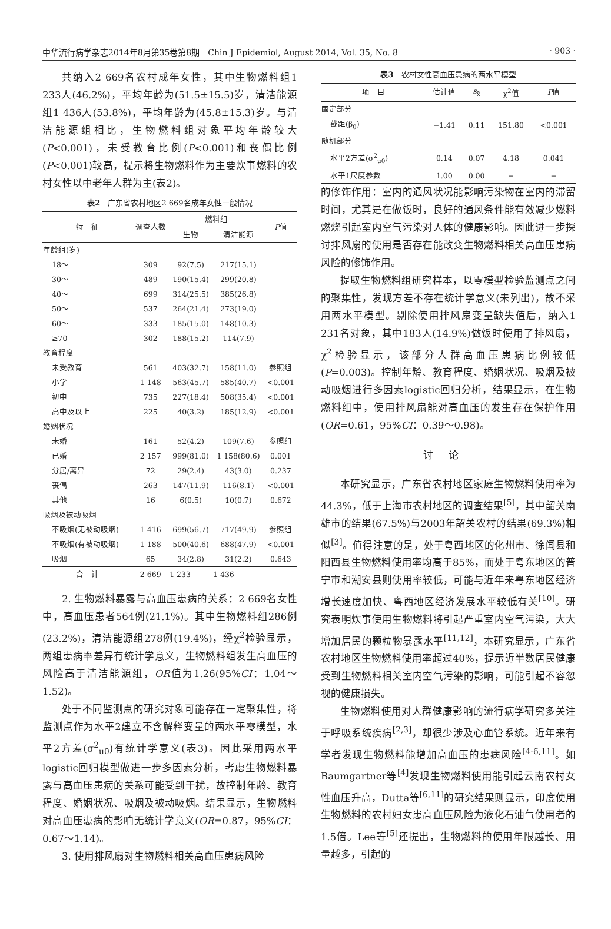中华流行病学杂志2014年8月第35卷第8期　Chin J Epidemiol, August 2014, Vol. 35, No. 8 · 903 ·
共纳入2 669名农村成年女性，其中生物燃料组1 233人(46.2%)，平均年龄为(51.5±15.5)岁，清洁能源组1 436人(53.8%)，平均年龄为(45.8±15.3)岁。与清洁能源组相比，生物燃料组对象平均年龄较大(P<0.001)，未受教育比例(P<0.001)和丧偶比例(P<0.001)较高，提示将生物燃料作为主要炊事燃料的农村女性以中老年人群为主(表2)。
表2　广东省农村地区2 669名成年女性一般情况
| 特 征 | 调查人数 | 燃料组 | | P 值 |
| --- | --- | --- | --- | --- |
| | | 生物 | 清洁能源 | |
| 年龄组(岁) | | | | |
| 18～ | 309 | 92(7.5) | 217(15.1) | |
| 30～ | 489 | 190(15.4) | 299(20.8) | |
| 40～ | 699 | 314(25.5) | 385(26.8) | |
| 50～ | 537 | 264(21.4) | 273(19.0) | |
| 60～ | 333 | 185(15.0) | 148(10.3) | |
| ≥70 | 302 | 188(15.2) | 114(7.9) | |
| 教育程度 | | | | |
| 未受教育 | 561 | 403(32.7) | 158(11.0) | 参照组 |
| 小学 | 1 148 | 563(45.7) | 585(40.7) | <0.001 |
| 初中 | 735 | 227(18.4) | 508(35.4) | <0.001 |
| 高中及以上 | 225 | 40(3.2) | 185(12.9) | <0.001 |
| 婚姻状况 | | | | |
| 未婚 | 161 | 52(4.2) | 109(7.6) | 参照组 |
| 已婚 | 2 157 | 999(81.0) | 1 158(80.6) | 0.001 |
| 分居/离异 | 72 | 29(2.4) | 43(3.0) | 0.237 |
| 丧偶 | 263 | 147(11.9) | 116(8.1) | <0.001 |
| 其他 | 16 | 6(0.5) | 10(0.7) | 0.672 |
| 吸烟及被动吸烟 | | | | |
| 不吸烟(无被动吸烟) | 1 416 | 699(56.7) | 717(49.9) | 参照组 |
| 不吸烟(有被动吸烟) | 1 188 | 500(40.6) | 688(47.9) | <0.001 |
| 吸烟 | 65 | 34(2.8) | 31(2.2) | 0.643 |
| 合 计 | 2 669 | 1 233 | 1 436 | |
2. 生物燃料暴露与高血压患病的关系：2 669名女性中，高血压患者564例(21.1%)。其中生物燃料组286例(23.2%)，清洁能源组278例(19.4%)，经χ<sup>2</sup>检验显示，两组患病率差异有统计学意义，生物燃料组发生高血压的风险高于清洁能源组，OR值为1.26(95%CI：1.04～1.52)。
处于不同监测点的研究对象可能存在一定聚集性，将监测点作为水平2建立不含解释变量的两水平零模型，水平2方差(σ<sup>2</sup><sub>u0</sub>)有统计学意义(表3)。因此采用两水平logistic回归模型做进一步多因素分析，考虑生物燃料暴露与高血压患病的关系可能受到干扰，故控制年龄、教育程度、婚姻状况、吸烟及被动吸烟。结果显示，生物燃料对高血压患病的影响无统计学意义(OR=0.87，95%CI：0.67～1.14)。
3. 使用排风扇对生物燃料相关高血压患病风险
表3　农村女性高血压患病的两水平模型
| 项 目 | 估计值 | s<sub>x̄</sub> | χ<sup>2</sup>值 | P 值 |
| --- | --- | --- | --- | --- |
| 固定部分 | | | | |
| 截距(β<sub>0</sub>) | −1.41 | 0.11 | 151.80 | <0.001 |
| 随机部分 | | | | |
| 水平2方差(σ<sup>2</sup><sub>u0</sub>) | 0.14 | 0.07 | 4.18 | 0.041 |
| 水平1尺度参数 | 1.00 | 0.00 | − | − |
的修饰作用：室内的通风状况能影响污染物在室内的滞留时间，尤其是在做饭时，良好的通风条件能有效减少燃料燃烧引起室内空气污染对人体的健康影响。因此进一步探讨排风扇的使用是否存在能改变生物燃料相关高血压患病风险的修饰作用。
提取生物燃料组研究样本，以零模型检验监测点之间的聚集性，发现方差不存在统计学意义(未列出)，故不采用两水平模型。剔除使用排风扇变量缺失值后，纳入1 231名对象，其中183人(14.9%)做饭时使用了排风扇，χ<sup>2</sup>检验显示，该部分人群高血压患病比例较低(P=0.003)。控制年龄、教育程度、婚姻状况、吸烟及被动吸烟进行多因素logistic回归分析，结果显示，在生物燃料组中，使用排风扇能对高血压的发生存在保护作用(OR=0.61，95%CI：0.39～0.98)。
讨论
本研究显示，广东省农村地区家庭生物燃料使用率为44.3%，低于上海市农村地区的调查结果<sup>[5]</sup>，其中韶关南雄市的结果(67.5%)与2003年韶关农村的结果(69.3%)相似<sup>[3]</sup>。值得注意的是，处于粤西地区的化州市、徐闻县和阳西县生物燃料使用率均高于85%，而处于粤东地区的普宁市和潮安县则使用率较低，可能与近年来粤东地区经济增长速度加快、粤西地区经济发展水平较低有关<sup>[10]</sup>。研究表明炊事使用生物燃料将引起严重室内空气污染，大大增加居民的颗粒物暴露水平<sup>[11,12]</sup>，本研究显示，广东省农村地区生物燃料使用率超过40%，提示近半数居民健康受到生物燃料相关室内空气污染的影响，可能引起不容忽视的健康损失。
生物燃料使用对人群健康影响的流行病学研究多关注于呼吸系统疾病<sup>[2,3]</sup>，却很少涉及心血管系统。近年来有学者发现生物燃料能增加高血压的患病风险<sup>[4-6,11]</sup>。如Baumgartner等<sup>[4]</sup>发现生物燃料使用能引起云南农村女性血压升高，Dutta等<sup>[6,11]</sup>的研究结果则显示，印度使用生物燃料的农村妇女患高血压风险为液化石油气使用者的1.5倍。Lee等<sup>[5]</sup>还提出，生物燃料的使用年限越长、用量越多，引起的